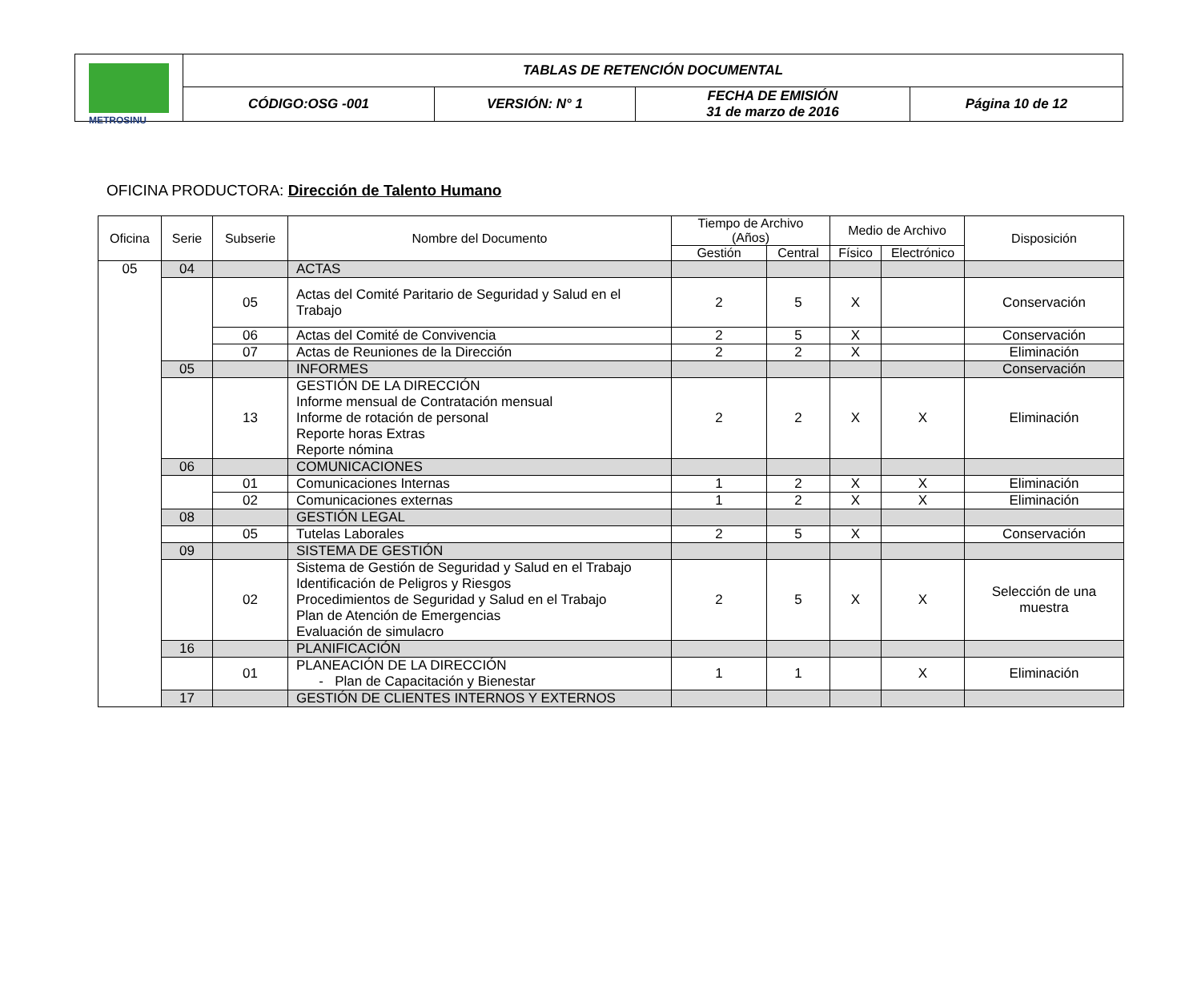| METROSINU | TABLAS DE RETENCIÓN DOCUMENTAL | | | |
| | CÓDIGO:OSG -001 | VERSIÓN: N° 1 | FECHA DE EMISIÓN 31 de marzo de 2016 | Página 10 de 12 |
OFICINA PRODUCTORA: Dirección de Talento Humano
| Oficina | Serie | Subserie | Nombre del Documento | Tiempo de Archivo (Años) | | Medio de Archivo | | Disposición |
| --- | --- | --- | --- | --- | --- | --- | --- | --- |
| | | | | Gestión | Central | Físico | Electrónico | |
| 05 | 04 | | ACTAS | | | | | |
| | | 05 | Actas del Comité Paritario de Seguridad y Salud en el Trabajo | 2 | 5 | X | | Conservación |
| | | 06 | Actas del Comité de Convivencia | 2 | 5 | X | | Conservación |
| | | 07 | Actas de Reuniones de la Dirección | 2 | 2 | X | | Eliminación |
| | 05 | | INFORMES | | | | | Conservación |
| | | 13 | GESTIÓN DE LA DIRECCIÓN Informe mensual de Contratación mensual Informe de rotación de personal Reporte horas Extras Reporte nómina | 2 | 2 | X | X | Eliminación |
| | 06 | | COMUNICACIONES | | | | | |
| | | 01 | Comunicaciones Internas | 1 | 2 | X | X | Eliminación |
| | | 02 | Comunicaciones externas | 1 | 2 | X | X | Eliminación |
| | 08 | | GESTIÓN LEGAL | | | | | |
| | | 05 | Tutelas Laborales | 2 | 5 | X | | Conservación |
| | 09 | | SISTEMA DE GESTIÓN | | | | | |
| | | 02 | Sistema de Gestión de Seguridad y Salud en el Trabajo Identificación de Peligros y Riesgos Procedimientos de Seguridad y Salud en el Trabajo Plan de Atención de Emergencias Evaluación de simulacro | 2 | 5 | X | X | Selección de una muestra |
| | 16 | | PLANIFICACIÓN | | | | | |
| | | 01 | PLANEACIÓN DE LA DIRECCIÓN - Plan de Capacitación y Bienestar | 1 | 1 | | X | Eliminación |
| | 17 | | GESTIÓN DE CLIENTES INTERNOS Y EXTERNOS | | | | | |